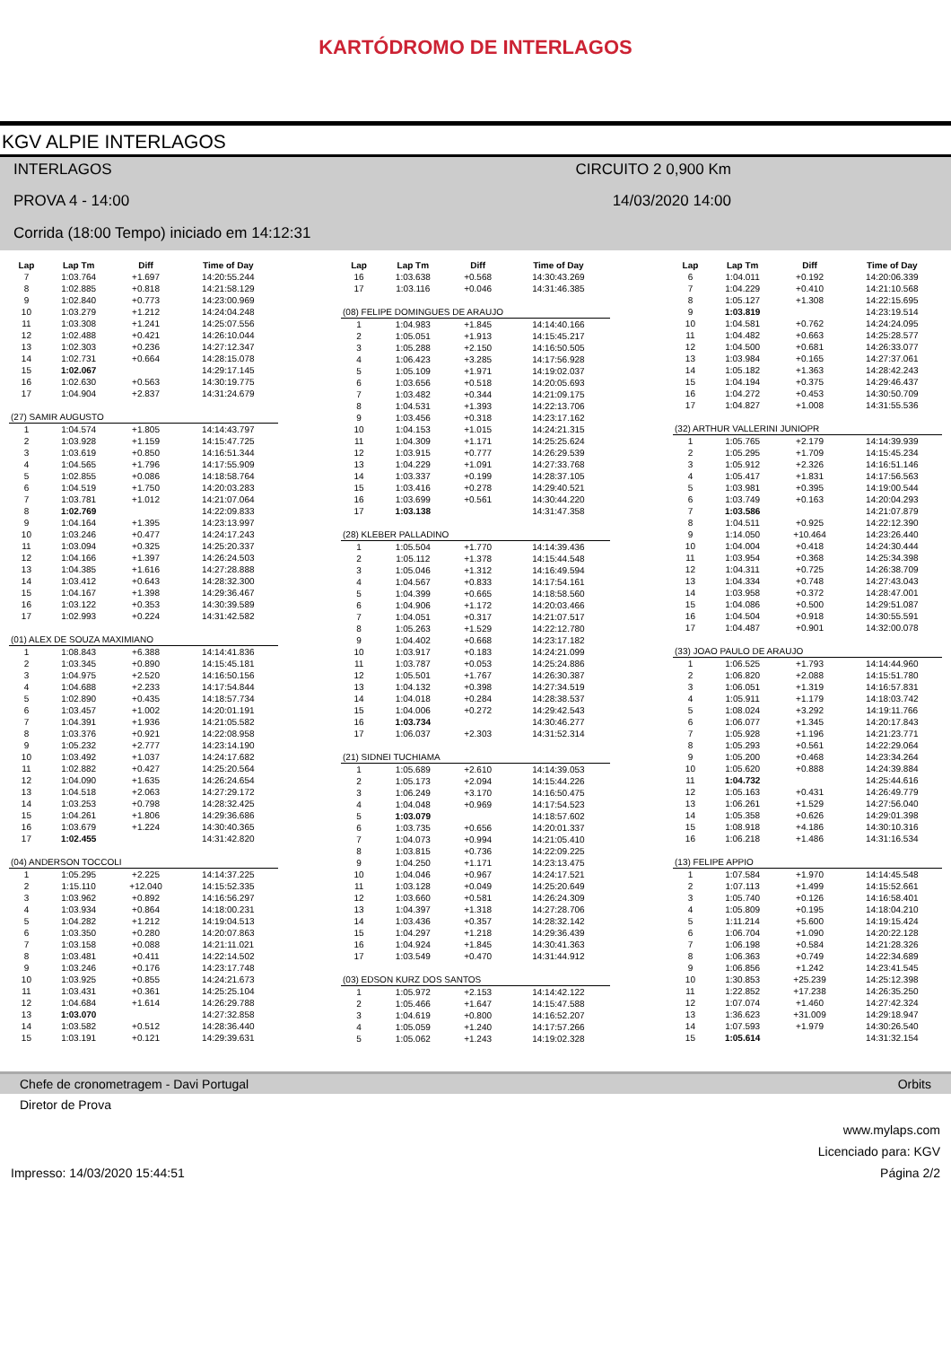KARTÓDROMO DE INTERLAGOS
KGV ALPIE INTERLAGOS
INTERLAGOS
CIRCUITO 2 0,900 Km
PROVA 4 - 14:00
14/03/2020 14:00
Corrida (18:00 Tempo) iniciado em 14:12:31
| Lap | Lap Tm | Diff | Time of Day |
| --- | --- | --- | --- |
| 7 | 1:03.764 | +1.697 | 14:20:55.244 |
| 8 | 1:02.885 | +0.818 | 14:21:58.129 |
| 9 | 1:02.840 | +0.773 | 14:23:00.969 |
| 10 | 1:03.279 | +1.212 | 14:24:04.248 |
| 11 | 1:03.308 | +1.241 | 14:25:07.556 |
| 12 | 1:02.488 | +0.421 | 14:26:10.044 |
| 13 | 1:02.303 | +0.236 | 14:27:12.347 |
| 14 | 1:02.731 | +0.664 | 14:28:15.078 |
| 15 | 1:02.067 | | 14:29:17.145 |
| 16 | 1:02.630 | +0.563 | 14:30:19.775 |
| 17 | 1:04.904 | +2.837 | 14:31:24.679 |
| (27) SAMIR AUGUSTO | | | |
| 1 | 1:04.574 | +1.805 | 14:14:43.797 |
| 2 | 1:03.928 | +1.159 | 14:15:47.725 |
| 3 | 1:03.619 | +0.850 | 14:16:51.344 |
| 4 | 1:04.565 | +1.796 | 14:17:55.909 |
| 5 | 1:02.855 | +0.086 | 14:18:58.764 |
| 6 | 1:04.519 | +1.750 | 14:20:03.283 |
| 7 | 1:03.781 | +1.012 | 14:21:07.064 |
| 8 | 1:02.769 | | 14:22:09.833 |
| 9 | 1:04.164 | +1.395 | 14:23:13.997 |
| 10 | 1:03.246 | +0.477 | 14:24:17.243 |
| 11 | 1:03.094 | +0.325 | 14:25:20.337 |
| 12 | 1:04.166 | +1.397 | 14:26:24.503 |
| 13 | 1:04.385 | +1.616 | 14:27:28.888 |
| 14 | 1:03.412 | +0.643 | 14:28:32.300 |
| 15 | 1:04.167 | +1.398 | 14:29:36.467 |
| 16 | 1:03.122 | +0.353 | 14:30:39.589 |
| 17 | 1:02.993 | +0.224 | 14:31:42.582 |
| (01) ALEX DE SOUZA MAXIMIANO | | | |
| 1 | 1:08.843 | +6.388 | 14:14:41.836 |
| 2 | 1:03.345 | +0.890 | 14:15:45.181 |
| 3 | 1:04.975 | +2.520 | 14:16:50.156 |
| 4 | 1:04.688 | +2.233 | 14:17:54.844 |
| 5 | 1:02.890 | +0.435 | 14:18:57.734 |
| 6 | 1:03.457 | +1.002 | 14:20:01.191 |
| 7 | 1:04.391 | +1.936 | 14:21:05.582 |
| 8 | 1:03.376 | +0.921 | 14:22:08.958 |
| 9 | 1:05.232 | +2.777 | 14:23:14.190 |
| 10 | 1:03.492 | +1.037 | 14:24:17.682 |
| 11 | 1:02.882 | +0.427 | 14:25:20.564 |
| 12 | 1:04.090 | +1.635 | 14:26:24.654 |
| 13 | 1:04.518 | +2.063 | 14:27:29.172 |
| 14 | 1:03.253 | +0.798 | 14:28:32.425 |
| 15 | 1:04.261 | +1.806 | 14:29:36.686 |
| 16 | 1:03.679 | +1.224 | 14:30:40.365 |
| 17 | 1:02.455 | | 14:31:42.820 |
| (04) ANDERSON TOCCOLI | | | |
| 1 | 1:05.295 | +2.225 | 14:14:37.225 |
| 2 | 1:15.110 | +12.040 | 14:15:52.335 |
| 3 | 1:03.962 | +0.892 | 14:16:56.297 |
| 4 | 1:03.934 | +0.864 | 14:18:00.231 |
| 5 | 1:04.282 | +1.212 | 14:19:04.513 |
| 6 | 1:03.350 | +0.280 | 14:20:07.863 |
| 7 | 1:03.158 | +0.088 | 14:21:11.021 |
| 8 | 1:03.481 | +0.411 | 14:22:14.502 |
| 9 | 1:03.246 | +0.176 | 14:23:17.748 |
| 10 | 1:03.925 | +0.855 | 14:24:21.673 |
| 11 | 1:03.431 | +0.361 | 14:25:25.104 |
| 12 | 1:04.684 | +1.614 | 14:26:29.788 |
| 13 | 1:03.070 | | 14:27:32.858 |
| 14 | 1:03.582 | +0.512 | 14:28:36.440 |
| 15 | 1:03.191 | +0.121 | 14:29:39.631 |
| Lap | Lap Tm | Diff | Time of Day |
| --- | --- | --- | --- |
| 16 | 1:03.638 | +0.568 | 14:30:43.269 |
| 17 | 1:03.116 | +0.046 | 14:31:46.385 |
| (08) FELIPE DOMINGUES DE ARAUJO | | | |
| 1 | 1:04.983 | +1.845 | 14:14:40.166 |
| 2 | 1:05.051 | +1.913 | 14:15:45.217 |
| 3 | 1:05.288 | +2.150 | 14:16:50.505 |
| 4 | 1:06.423 | +3.285 | 14:17:56.928 |
| 5 | 1:05.109 | +1.971 | 14:19:02.037 |
| 6 | 1:03.656 | +0.518 | 14:20:05.693 |
| 7 | 1:03.482 | +0.344 | 14:21:09.175 |
| 8 | 1:04.531 | +1.393 | 14:22:13.706 |
| 9 | 1:03.456 | +0.318 | 14:23:17.162 |
| 10 | 1:04.153 | +1.015 | 14:24:21.315 |
| 11 | 1:04.309 | +1.171 | 14:25:25.624 |
| 12 | 1:03.915 | +0.777 | 14:26:29.539 |
| 13 | 1:04.229 | +1.091 | 14:27:33.768 |
| 14 | 1:03.337 | +0.199 | 14:28:37.105 |
| 15 | 1:03.416 | +0.278 | 14:29:40.521 |
| 16 | 1:03.699 | +0.561 | 14:30:44.220 |
| 17 | 1:03.138 | | 14:31:47.358 |
| (28) KLEBER PALLADINO | | | |
| 1 | 1:05.504 | +1.770 | 14:14:39.436 |
| 2 | 1:05.112 | +1.378 | 14:15:44.548 |
| 3 | 1:05.046 | +1.312 | 14:16:49.594 |
| 4 | 1:04.567 | +0.833 | 14:17:54.161 |
| 5 | 1:04.399 | +0.665 | 14:18:58.560 |
| 6 | 1:04.906 | +1.172 | 14:20:03.466 |
| 7 | 1:04.051 | +0.317 | 14:21:07.517 |
| 8 | 1:05.263 | +1.529 | 14:22:12.780 |
| 9 | 1:04.402 | +0.668 | 14:23:17.182 |
| 10 | 1:03.917 | +0.183 | 14:24:21.099 |
| 11 | 1:03.787 | +0.053 | 14:25:24.886 |
| 12 | 1:05.501 | +1.767 | 14:26:30.387 |
| 13 | 1:04.132 | +0.398 | 14:27:34.519 |
| 14 | 1:04.018 | +0.284 | 14:28:38.537 |
| 15 | 1:04.006 | +0.272 | 14:29:42.543 |
| 16 | 1:03.734 | | 14:30:46.277 |
| 17 | 1:06.037 | +2.303 | 14:31:52.314 |
| (21) SIDNEI TUCHIAMA | | | |
| 1 | 1:05.689 | +2.610 | 14:14:39.053 |
| 2 | 1:05.173 | +2.094 | 14:15:44.226 |
| 3 | 1:06.249 | +3.170 | 14:16:50.475 |
| 4 | 1:04.048 | +0.969 | 14:17:54.523 |
| 5 | 1:03.079 | | 14:18:57.602 |
| 6 | 1:03.735 | +0.656 | 14:20:01.337 |
| 7 | 1:04.073 | +0.994 | 14:21:05.410 |
| 8 | 1:03.815 | +0.736 | 14:22:09.225 |
| 9 | 1:04.250 | +1.171 | 14:23:13.475 |
| 10 | 1:04.046 | +0.967 | 14:24:17.521 |
| 11 | 1:03.128 | +0.049 | 14:25:20.649 |
| 12 | 1:03.660 | +0.581 | 14:26:24.309 |
| 13 | 1:04.397 | +1.318 | 14:27:28.706 |
| 14 | 1:03.436 | +0.357 | 14:28:32.142 |
| 15 | 1:04.297 | +1.218 | 14:29:36.439 |
| 16 | 1:04.924 | +1.845 | 14:30:41.363 |
| 17 | 1:03.549 | +0.470 | 14:31:44.912 |
| (03) EDSON KURZ DOS SANTOS | | | |
| 1 | 1:05.972 | +2.153 | 14:14:42.122 |
| 2 | 1:05.466 | +1.647 | 14:15:47.588 |
| 3 | 1:04.619 | +0.800 | 14:16:52.207 |
| 4 | 1:05.059 | +1.240 | 14:17:57.266 |
| 5 | 1:05.062 | +1.243 | 14:19:02.328 |
| Lap | Lap Tm | Diff | Time of Day |
| --- | --- | --- | --- |
| 6 | 1:04.011 | +0.192 | 14:20:06.339 |
| 7 | 1:04.229 | +0.410 | 14:21:10.568 |
| 8 | 1:05.127 | +1.308 | 14:22:15.695 |
| 9 | 1:03.819 | | 14:23:19.514 |
| 10 | 1:04.581 | +0.762 | 14:24:24.095 |
| 11 | 1:04.482 | +0.663 | 14:25:28.577 |
| 12 | 1:04.500 | +0.681 | 14:26:33.077 |
| 13 | 1:03.984 | +0.165 | 14:27:37.061 |
| 14 | 1:05.182 | +1.363 | 14:28:42.243 |
| 15 | 1:04.194 | +0.375 | 14:29:46.437 |
| 16 | 1:04.272 | +0.453 | 14:30:50.709 |
| 17 | 1:04.827 | +1.008 | 14:31:55.536 |
| (32) ARTHUR VALLERINI JUNIOPR | | | |
| 1 | 1:05.765 | +2.179 | 14:14:39.939 |
| 2 | 1:05.295 | +1.709 | 14:15:45.234 |
| 3 | 1:05.912 | +2.326 | 14:16:51.146 |
| 4 | 1:05.417 | +1.831 | 14:17:56.563 |
| 5 | 1:03.981 | +0.395 | 14:19:00.544 |
| 6 | 1:03.749 | +0.163 | 14:20:04.293 |
| 7 | 1:03.586 | | 14:21:07.879 |
| 8 | 1:04.511 | +0.925 | 14:22:12.390 |
| 9 | 1:14.050 | +10.464 | 14:23:26.440 |
| 10 | 1:04.004 | +0.418 | 14:24:30.444 |
| 11 | 1:03.954 | +0.368 | 14:25:34.398 |
| 12 | 1:04.311 | +0.725 | 14:26:38.709 |
| 13 | 1:04.334 | +0.748 | 14:27:43.043 |
| 14 | 1:03.958 | +0.372 | 14:28:47.001 |
| 15 | 1:04.086 | +0.500 | 14:29:51.087 |
| 16 | 1:04.504 | +0.918 | 14:30:55.591 |
| 17 | 1:04.487 | +0.901 | 14:32:00.078 |
| (33) JOAO PAULO DE ARAUJO | | | |
| 1 | 1:06.525 | +1.793 | 14:14:44.960 |
| 2 | 1:06.820 | +2.088 | 14:15:51.780 |
| 3 | 1:06.051 | +1.319 | 14:16:57.831 |
| 4 | 1:05.911 | +1.179 | 14:18:03.742 |
| 5 | 1:08.024 | +3.292 | 14:19:11.766 |
| 6 | 1:06.077 | +1.345 | 14:20:17.843 |
| 7 | 1:05.928 | +1.196 | 14:21:23.771 |
| 8 | 1:05.293 | +0.561 | 14:22:29.064 |
| 9 | 1:05.200 | +0.468 | 14:23:34.264 |
| 10 | 1:05.620 | +0.888 | 14:24:39.884 |
| 11 | 1:04.732 | | 14:25:44.616 |
| 12 | 1:05.163 | +0.431 | 14:26:49.779 |
| 13 | 1:06.261 | +1.529 | 14:27:56.040 |
| 14 | 1:05.358 | +0.626 | 14:29:01.398 |
| 15 | 1:08.918 | +4.186 | 14:30:10.316 |
| 16 | 1:06.218 | +1.486 | 14:31:16.534 |
| (13) FELIPE APPIO | | | |
| 1 | 1:07.584 | +1.970 | 14:14:45.548 |
| 2 | 1:07.113 | +1.499 | 14:15:52.661 |
| 3 | 1:05.740 | +0.126 | 14:16:58.401 |
| 4 | 1:05.809 | +0.195 | 14:18:04.210 |
| 5 | 1:11.214 | +5.600 | 14:19:15.424 |
| 6 | 1:06.704 | +1.090 | 14:20:22.128 |
| 7 | 1:06.198 | +0.584 | 14:21:28.326 |
| 8 | 1:06.363 | +0.749 | 14:22:34.689 |
| 9 | 1:06.856 | +1.242 | 14:23:41.545 |
| 10 | 1:30.853 | +25.239 | 14:25:12.398 |
| 11 | 1:22.852 | +17.238 | 14:26:35.250 |
| 12 | 1:07.074 | +1.460 | 14:27:42.324 |
| 13 | 1:36.623 | +31.009 | 14:29:18.947 |
| 14 | 1:07.593 | +1.979 | 14:30:26.540 |
| 15 | 1:05.614 | | 14:31:32.154 |
Chefe de cronometragem - Davi Portugal Orbits
Diretor de Prova
www.mylaps.com
Licenciado para: KGV
Impresso: 14/03/2020 15:44:51 Página 2/2